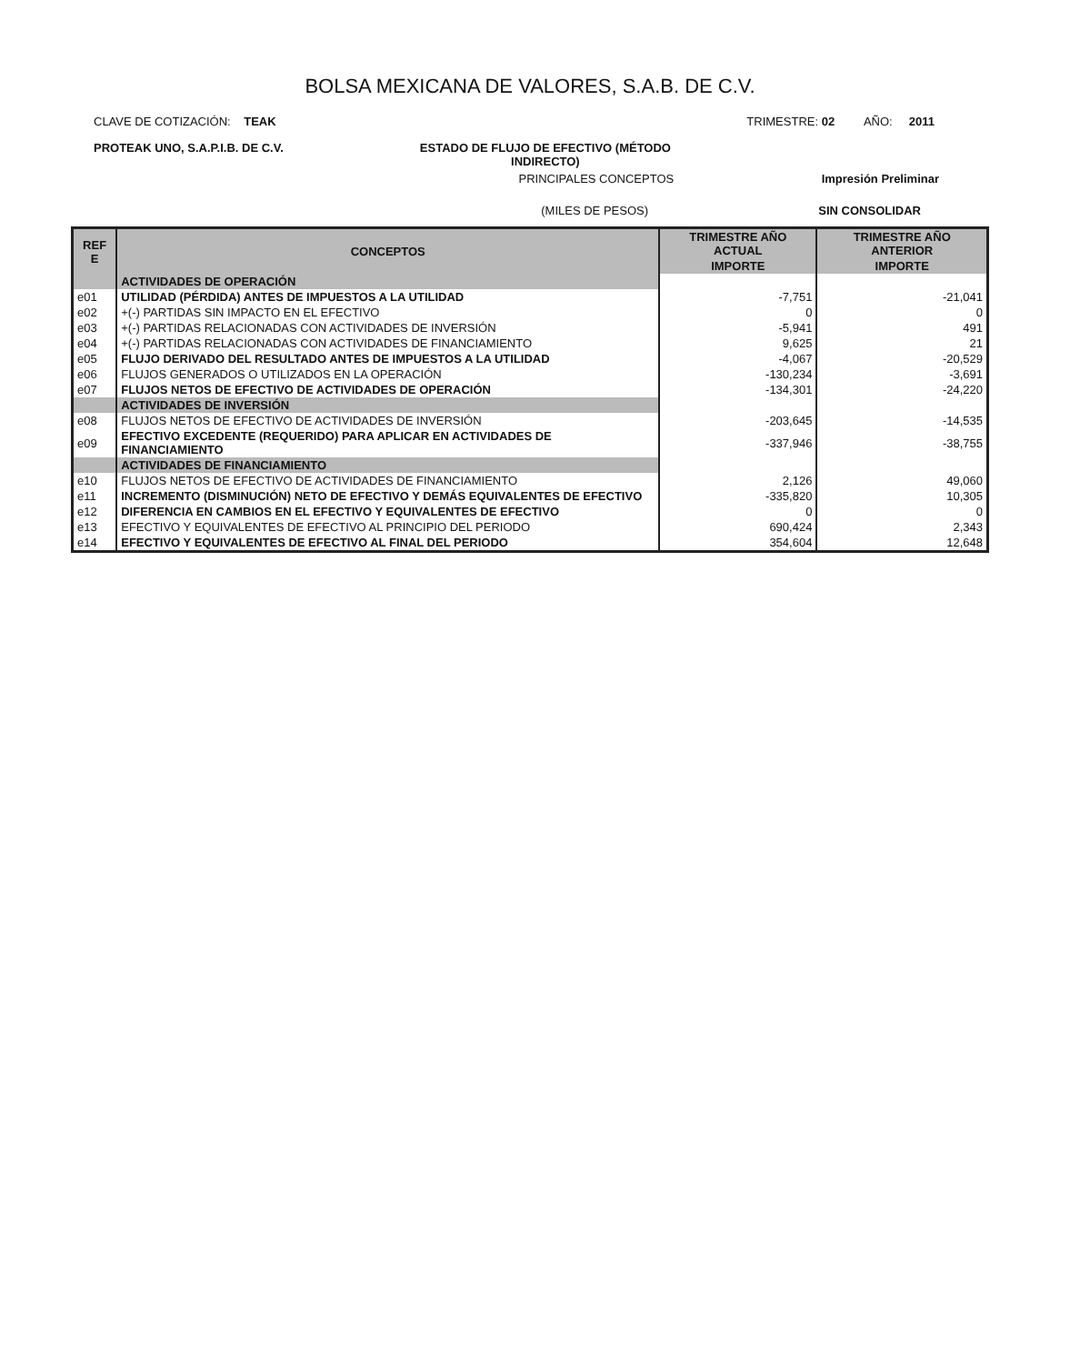BOLSA MEXICANA DE VALORES, S.A.B. DE C.V.
CLAVE DE COTIZACIÓN: TEAK TRIMESTRE: 02 AÑO: 2011
PROTEAK UNO, S.A.P.I.B. DE C.V. ESTADO DE FLUJO DE EFECTIVO (MÉTODO
INDIRECTO)
PRINCIPALES CONCEPTOS Impresión Preliminar
(MILES DE PESOS) SIN CONSOLIDAR
| REF E | CONCEPTOS | TRIMESTRE AÑO ACTUAL | TRIMESTRE AÑO ANTERIOR |
| --- | --- | --- | --- |
| | | IMPORTE | IMPORTE |
| | ACTIVIDADES DE OPERACIÓN | | |
| e01 | UTILIDAD (PÉRDIDA) ANTES DE IMPUESTOS A LA UTILIDAD | -7,751 | -21,041 |
| e02 | +(-) PARTIDAS SIN IMPACTO EN EL EFECTIVO | 0 | 0 |
| e03 | +(-) PARTIDAS RELACIONADAS CON ACTIVIDADES DE INVERSIÓN | -5,941 | 491 |
| e04 | +(-) PARTIDAS RELACIONADAS CON ACTIVIDADES DE FINANCIAMIENTO | 9,625 | 21 |
| e05 | FLUJO DERIVADO DEL RESULTADO ANTES DE IMPUESTOS A LA UTILIDAD | -4,067 | -20,529 |
| e06 | FLUJOS GENERADOS O UTILIZADOS EN LA OPERACIÓN | -130,234 | -3,691 |
| e07 | FLUJOS NETOS DE EFECTIVO DE ACTIVIDADES DE OPERACIÓN | -134,301 | -24,220 |
| | ACTIVIDADES DE INVERSIÓN | | |
| e08 | FLUJOS NETOS DE EFECTIVO DE ACTIVIDADES DE INVERSIÓN | -203,645 | -14,535 |
| e09 | EFECTIVO EXCEDENTE (REQUERIDO) PARA APLICAR EN ACTIVIDADES DE FINANCIAMIENTO | -337,946 | -38,755 |
| | ACTIVIDADES DE FINANCIAMIENTO | | |
| e10 | FLUJOS NETOS DE EFECTIVO DE ACTIVIDADES DE FINANCIAMIENTO | 2,126 | 49,060 |
| e11 | INCREMENTO (DISMINUCIÓN) NETO DE EFECTIVO Y DEMÁS EQUIVALENTES DE EFECTIVO | -335,820 | 10,305 |
| e12 | DIFERENCIA EN CAMBIOS EN EL EFECTIVO Y EQUIVALENTES DE EFECTIVO | 0 | 0 |
| e13 | EFECTIVO Y EQUIVALENTES DE EFECTIVO AL PRINCIPIO DEL PERIODO | 690,424 | 2,343 |
| e14 | EFECTIVO Y EQUIVALENTES DE EFECTIVO AL FINAL DEL PERIODO | 354,604 | 12,648 |